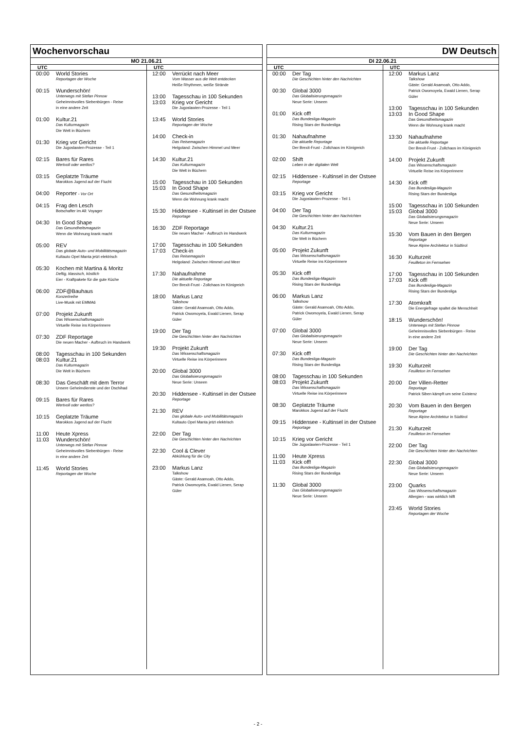Wochenvorschau
MO 21.06.21
UTC
00:00 World Stories
Reportagen der Woche
00:15 Wunderschön!
Unterwegs mit Stefan Pinnow
Geheimnisvolles Siebenbürgen - Reise
in eine andere Zeit
01:00 Kultur.21
Das Kulturmagazin
Die Welt in Büchern
01:30 Krieg vor Gericht
Die Jugoslawien-Prozesse - Teil 1
02:15 Bares für Rares
Wertvoll oder wertlos?
03:15 Geplatzte Träume
Marokkos Jugend auf der Flucht
04:00 Reporter - Vor Ort
04:15 Frag den Lesch
Botschafter im All: Voyager
04:30 In Good Shape
Das Gesundheitsmagazin
Wenn die Wohnung krank macht
05:00 REV
Das globale Auto- und Mobilitätsmagazin
Kultauto Opel Manta jetzt elektrisch
05:30 Kochen mit Martina & Moritz
Deftig, klassisch, köstlich
Eier - Kraftpakete für die gute Küche
06:00 ZDF@Bauhaus
Konzertreihe
Live-Musik mit EMMA6
07:00 Projekt Zukunft
Das Wissenschaftsmagazin
Virtuelle Reise ins Körperinnere
07:30 ZDF Reportage
Die neuen Macher - Aufbruch im Handwerk
08:00 Tagesschau in 100 Sekunden
08:03 Kultur.21
Das Kulturmagazin
Die Welt in Büchern
08:30 Das Geschäft mit dem Terror
Unsere Geheimdienste und der Dschihad
09:15 Bares für Rares
Wertvoll oder wertlos?
10:15 Geplatzte Träume
Marokkos Jugend auf der Flucht
11:00 Heute Xpress
11:03 Wunderschön!
Unterwegs mit Stefan Pinnow
Geheimnisvolles Siebenbürgen - Reise
in eine andere Zeit
11:45 World Stories
Reportagen der Woche
UTC
12:00 Verrückt nach Meer
Vom Wasser aus die Welt entdecken
Heiße Rhythmen, weiße Strände
13:00 Tagesschau in 100 Sekunden
13:03 Krieg vor Gericht
Die Jugoslawien-Prozesse - Teil 1
13:45 World Stories
Reportagen der Woche
14:00 Check-in
Das Reisemagazin
Helgoland: Zwischen Himmel und Meer
14:30 Kultur.21
Das Kulturmagazin
Die Welt in Büchern
15:00 Tagesschau in 100 Sekunden
15:03 In Good Shape
Das Gesundheitsmagazin
Wenn die Wohnung krank macht
15:30 Hiddensee - Kultinsel in der Ostsee
Reportage
16:30 ZDF Reportage
Die neuen Macher - Aufbruch im Handwerk
17:00 Tagesschau in 100 Sekunden
17:03 Check-in
Das Reisemagazin
Helgoland: Zwischen Himmel und Meer
17:30 Nahaufnahme
Die aktuelle Reportage
Der Brexit-Frust - Zollchaos im Königreich
18:00 Markus Lanz
Talkshow
Gäste: Gerald Asamoah, Otto Addo,
Patrick Owomoyela, Ewald Lienen, Serap
Güler
19:00 Der Tag
Die Geschichten hinter den Nachrichten
19:30 Projekt Zukunft
Das Wissenschaftsmagazin
Virtuelle Reise ins Körperinnere
20:00 Global 3000
Das Globalisierungsmagazin
Neue Serie: Unseen
20:30 Hiddensee - Kultinsel in der Ostsee
Reportage
21:30 REV
Das globale Auto- und Mobilitätsmagazin
Kultauto Opel Manta jetzt elektrisch
22:00 Der Tag
Die Geschichten hinter den Nachrichten
22:30 Cool & Clever
Abkühlung für die City
23:00 Markus Lanz
Talkshow
Gäste: Gerald Asamoah, Otto Addo,
Patrick Owomoyela, Ewald Lienen, Serap
Güler
DW Deutsch
DI 22.06.21
UTC
00:00 Der Tag
Die Geschichten hinter den Nachrichten
00:30 Global 3000
Das Globalisierungsmagazin
Neue Serie: Unseen
01:00 Kick off!
Das Bundesliga-Magazin
Rising Stars der Bundesliga
01:30 Nahaufnahme
Die aktuelle Reportage
Der Brexit-Frust - Zollchaos im Königreich
02:00 Shift
Leben in der digitalen Welt
02:15 Hiddensee - Kultinsel in der Ostsee
Reportage
03:15 Krieg vor Gericht
Die Jugoslawien-Prozesse - Teil 1
04:00 Der Tag
Die Geschichten hinter den Nachrichten
04:30 Kultur.21
Das Kulturmagazin
Die Welt in Büchern
05:00 Projekt Zukunft
Das Wissenschaftsmagazin
Virtuelle Reise ins Körperinnere
05:30 Kick off!
Das Bundesliga-Magazin
Rising Stars der Bundesliga
06:00 Markus Lanz
Talkshow
Gäste: Gerald Asamoah, Otto Addo,
Patrick Owomoyela, Ewald Lienen, Serap
Güler
07:00 Global 3000
Das Globalisierungsmagazin
Neue Serie: Unseen
07:30 Kick off!
Das Bundesliga-Magazin
Rising Stars der Bundesliga
08:00 Tagesschau in 100 Sekunden
08:03 Projekt Zukunft
Das Wissenschaftsmagazin
Virtuelle Reise ins Körperinnere
08:30 Geplatzte Träume
Marokkos Jugend auf der Flucht
09:15 Hiddensee - Kultinsel in der Ostsee
Reportage
10:15 Krieg vor Gericht
Die Jugoslawien-Prozesse - Teil 1
11:00 Heute Xpress
11:03 Kick off!
Das Bundesliga-Magazin
Rising Stars der Bundesliga
11:30 Global 3000
Das Globalisierungsmagazin
Neue Serie: Unseen
UTC
12:00 Markus Lanz
Talkshow
Gäste: Gerald Asamoah, Otto Addo,
Patrick Owomoyela, Ewald Lienen, Serap
Güler
13:00 Tagesschau in 100 Sekunden
13:03 In Good Shape
Das Gesundheitsmagazin
Wenn die Wohnung krank macht
13:30 Nahaufnahme
Die aktuelle Reportage
Der Brexit-Frust - Zollchaos im Königreich
14:00 Projekt Zukunft
Das Wissenschaftsmagazin
Virtuelle Reise ins Körperinnere
14:30 Kick off!
Das Bundesliga-Magazin
Rising Stars der Bundesliga
15:00 Tagesschau in 100 Sekunden
15:03 Global 3000
Das Globalisierungsmagazin
Neue Serie: Unseen
15:30 Vom Bauen in den Bergen
Reportage
Neue Alpine Architektur in Südtirol
16:30 Kulturzeit
Feuilleton im Fernsehen
17:00 Tagesschau in 100 Sekunden
17:03 Kick off!
Das Bundesliga-Magazin
Rising Stars der Bundesliga
17:30 Atomkraft
Die Energiefrage spaltet die Menschheit
18:15 Wunderschön!
Unterwegs mit Stefan Pinnow
Geheimnisvolles Siebenbürgen - Reise
in eine andere Zeit
19:00 Der Tag
Die Geschichten hinter den Nachrichten
19:30 Kulturzeit
Feuilleton im Fernsehen
20:00 Der Villen-Retter
Reportage
Patrick Siben kämpft um seine Existenz
20:30 Vom Bauen in den Bergen
Reportage
Neue Alpine Architektur in Südtirol
21:30 Kulturzeit
Feuilleton im Fernsehen
22:00 Der Tag
Die Geschichten hinter den Nachrichten
22:30 Global 3000
Das Globalisierungsmagazin
Neue Serie: Unseen
23:00 Quarks
Das Wissenschaftsmagazin
Allergien - was wirklich hilft
23:45 World Stories
Reportagen der Woche
- 2 -